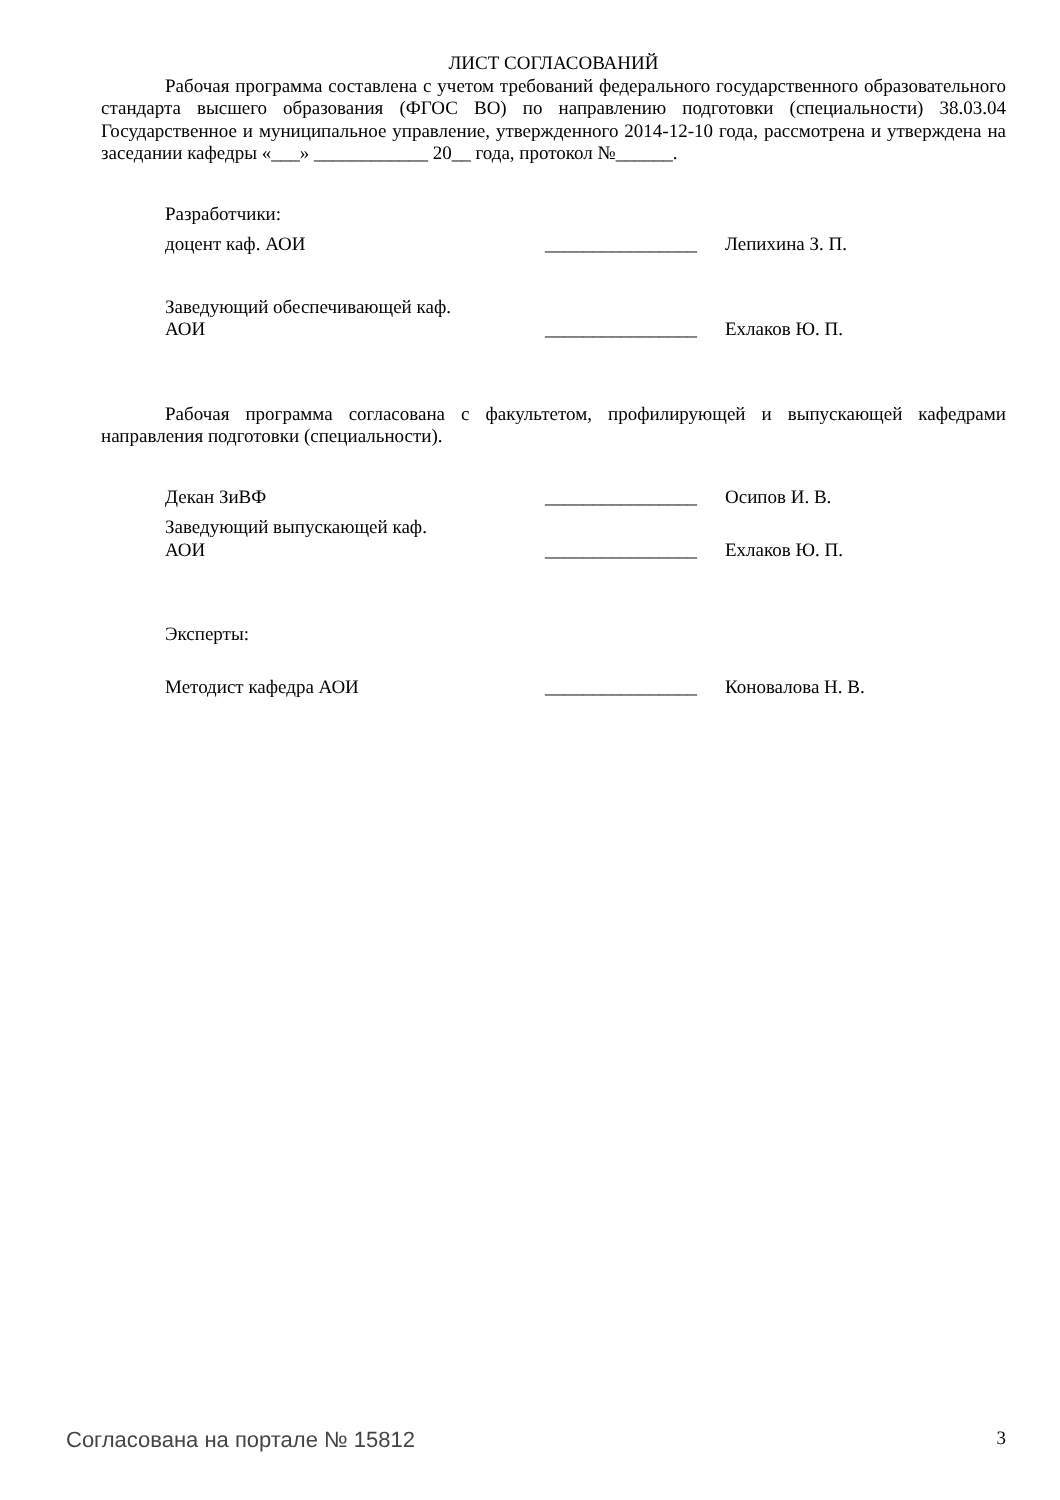ЛИСТ СОГЛАСОВАНИЙ
Рабочая программа составлена с учетом требований федерального государственного образовательного стандарта высшего образования (ФГОС ВО) по направлению подготовки (специальности) 38.03.04 Государственное и муниципальное управление, утвержденного 2014-12-10 года, рассмотрена и утверждена на заседании кафедры «___» ____________ 20__ года, протокол №______.
Разработчики:
доцент каф. АОИ ________________
Лепихина З. П.
Заведующий обеспечивающей каф.
АОИ
________________
Ехлаков Ю. П.
Рабочая программа согласована с факультетом, профилирующей и выпускающей кафедрами направления подготовки (специальности).
Декан ЗиВФ ________________
Осипов И. В.
Заведующий выпускающей каф.
АОИ
________________
Ехлаков Ю. П.
Эксперты:
Методист кафедра АОИ ________________
Коновалова Н. В.
Согласована на портале № 15812 3